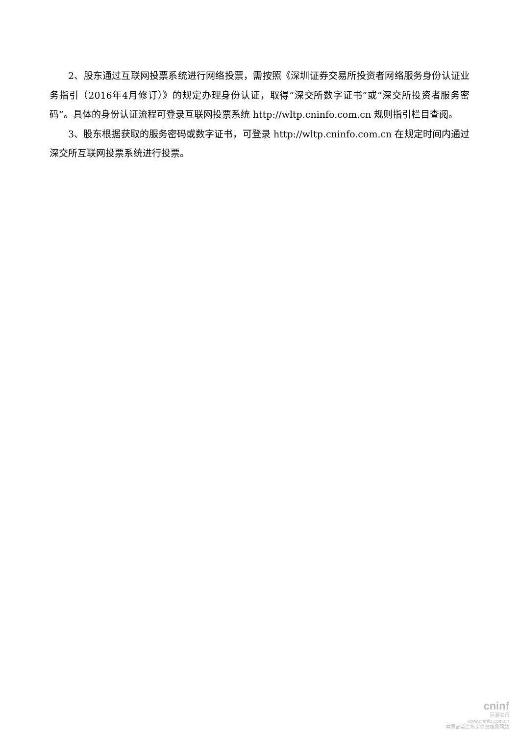2、股东通过互联网投票系统进行网络投票，需按照《深圳证券交易所投资者网络服务身份认证业务指引（2016年4月修订）》的规定办理身份认证，取得“深交所数字证书”或“深交所投资者服务密码”。具体的身份认证流程可登录互联网投票系统 http://wltp.cninfo.com.cn 规则指引栏目查阅。
3、股东根据获取的服务密码或数字证书，可登录 http://wltp.cninfo.com.cn 在规定时间内通过深交所互联网投票系统进行投票。
cninf
巨潮资讯
www.cninfo.com.cn
中国证监会指定信息披露网站